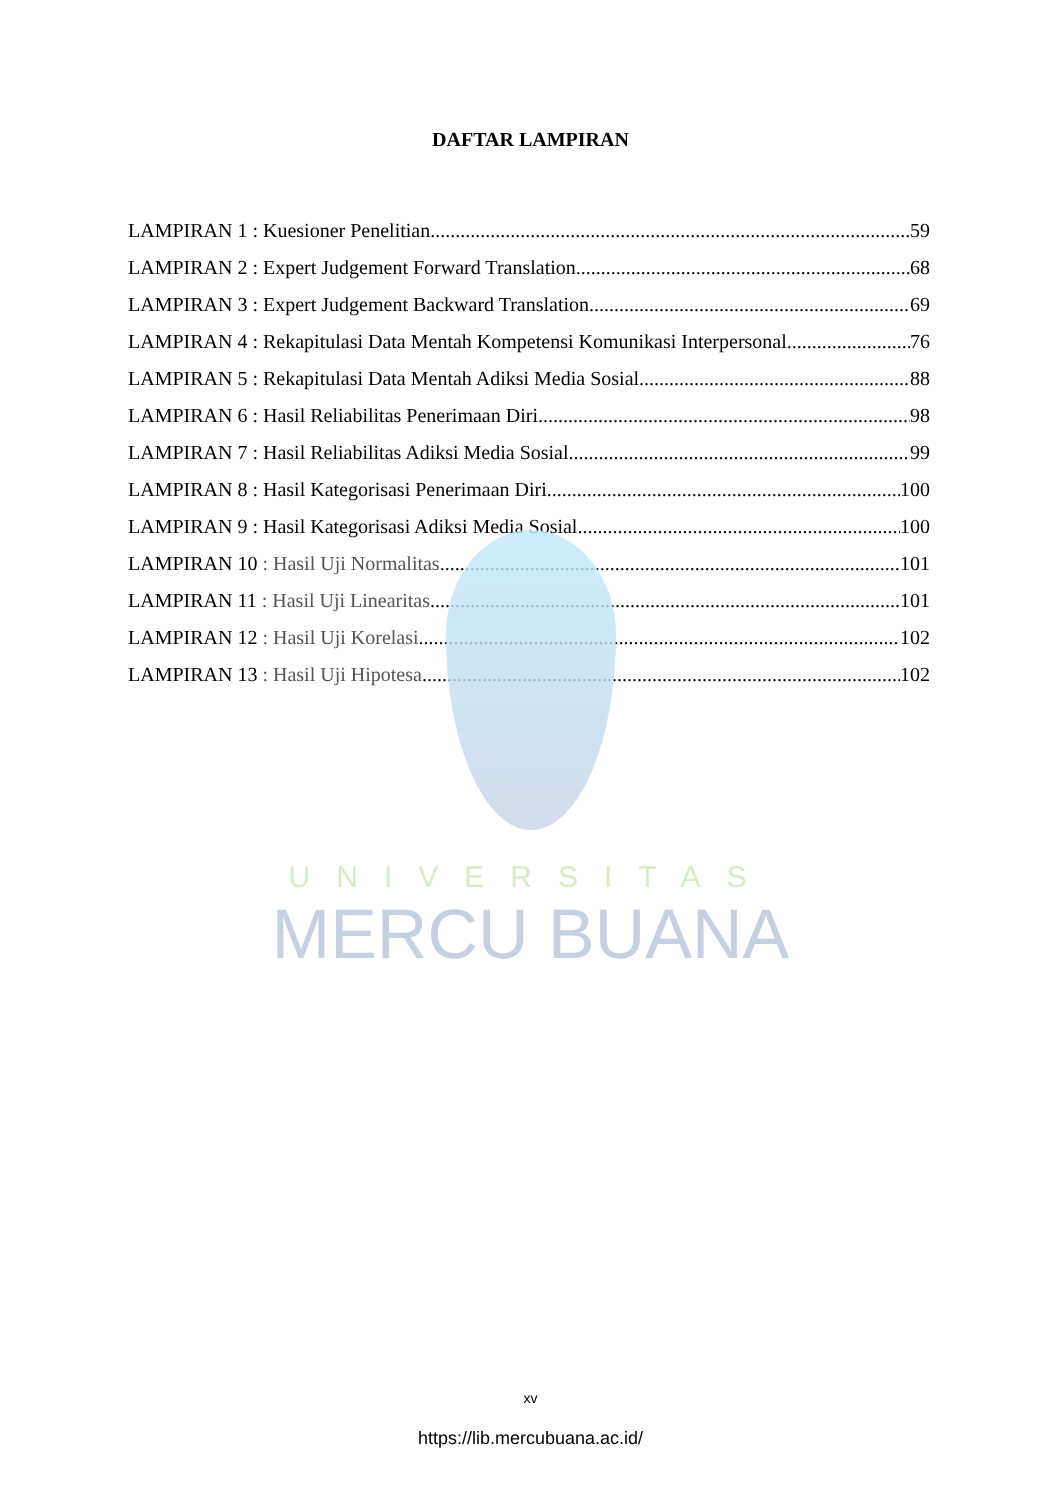UNIVERSITAS
MERCU BUANA
DAFTAR LAMPIRAN
LAMPIRAN 1 : Kuesioner Penelitian 59
LAMPIRAN 2 : Expert Judgement Forward Translation 68
LAMPIRAN 3 : Expert Judgement Backward Translation 69
LAMPIRAN 4 : Rekapitulasi Data Mentah Kompetensi Komunikasi Interpersonal 76
LAMPIRAN 5 : Rekapitulasi Data Mentah Adiksi Media Sosial 88
LAMPIRAN 6 : Hasil Reliabilitas Penerimaan Diri 98
LAMPIRAN 7 : Hasil Reliabilitas Adiksi Media Sosial 99
LAMPIRAN 8 : Hasil Kategorisasi Penerimaan Diri 100
LAMPIRAN 9 : Hasil Kategorisasi Adiksi Media Sosial 100
LAMPIRAN 10 : Hasil Uji Normalitas 101
LAMPIRAN 11 : Hasil Uji Linearitas 101
LAMPIRAN 12 : Hasil Uji Korelasi 102
LAMPIRAN 13 : Hasil Uji Hipotesa 102
xv
https://lib.mercubuana.ac.id/